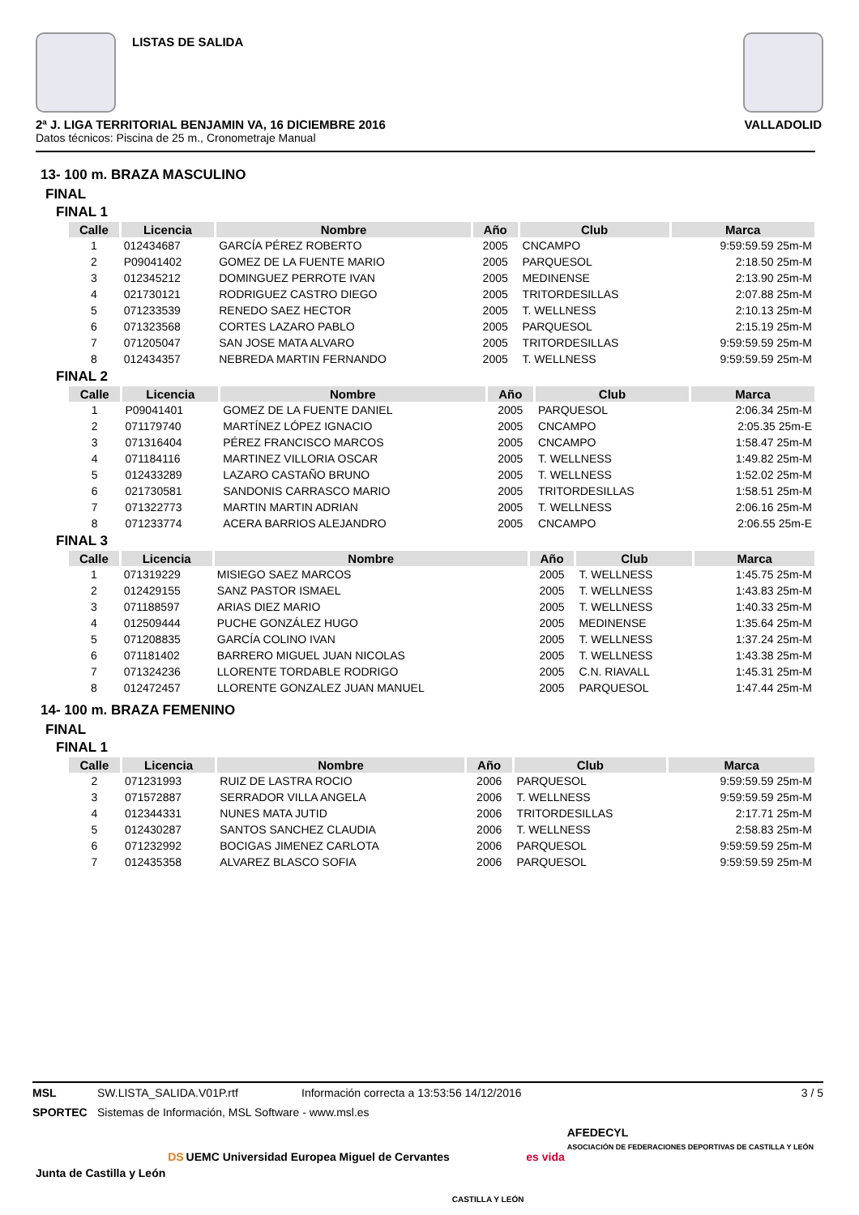LISTAS DE SALIDA
2ª J. LIGA TERRITORIAL BENJAMIN VA, 16 DICIEMBRE 2016 VALLADOLID
Datos técnicos: Piscina de 25 m., Cronometraje Manual
13- 100 m. BRAZA MASCULINO
FINAL
FINAL 1
| Calle | Licencia | Nombre | Año | Club | Marca |
| --- | --- | --- | --- | --- | --- |
| 1 | 012434687 | GARCÍA PÉREZ ROBERTO | 2005 | CNCAMPO | 9:59:59.59 25m-M |
| 2 | P09041402 | GOMEZ DE LA FUENTE MARIO | 2005 | PARQUESOL | 2:18.50 25m-M |
| 3 | 012345212 | DOMINGUEZ PERROTE IVAN | 2005 | MEDINENSE | 2:13.90 25m-M |
| 4 | 021730121 | RODRIGUEZ CASTRO DIEGO | 2005 | TRITORDESILLAS | 2:07.88 25m-M |
| 5 | 071233539 | RENEDO SAEZ HECTOR | 2005 | T. WELLNESS | 2:10.13 25m-M |
| 6 | 071323568 | CORTES LAZARO PABLO | 2005 | PARQUESOL | 2:15.19 25m-M |
| 7 | 071205047 | SAN JOSE MATA ALVARO | 2005 | TRITORDESILLAS | 9:59:59.59 25m-M |
| 8 | 012434357 | NEBREDA MARTIN FERNANDO | 2005 | T. WELLNESS | 9:59:59.59 25m-M |
FINAL 2
| Calle | Licencia | Nombre | Año | Club | Marca |
| --- | --- | --- | --- | --- | --- |
| 1 | P09041401 | GOMEZ DE LA FUENTE DANIEL | 2005 | PARQUESOL | 2:06.34 25m-M |
| 2 | 071179740 | MARTÍNEZ LÓPEZ IGNACIO | 2005 | CNCAMPO | 2:05.35 25m-E |
| 3 | 071316404 | PÉREZ FRANCISCO MARCOS | 2005 | CNCAMPO | 1:58.47 25m-M |
| 4 | 071184116 | MARTINEZ VILLORIA OSCAR | 2005 | T. WELLNESS | 1:49.82 25m-M |
| 5 | 012433289 | LAZARO CASTAÑO BRUNO | 2005 | T. WELLNESS | 1:52.02 25m-M |
| 6 | 021730581 | SANDONIS CARRASCO MARIO | 2005 | TRITORDESILLAS | 1:58.51 25m-M |
| 7 | 071322773 | MARTIN MARTIN ADRIAN | 2005 | T. WELLNESS | 2:06.16 25m-M |
| 8 | 071233774 | ACERA BARRIOS ALEJANDRO | 2005 | CNCAMPO | 2:06.55 25m-E |
FINAL 3
| Calle | Licencia | Nombre | Año | Club | Marca |
| --- | --- | --- | --- | --- | --- |
| 1 | 071319229 | MISIEGO SAEZ MARCOS | 2005 | T. WELLNESS | 1:45.75 25m-M |
| 2 | 012429155 | SANZ PASTOR ISMAEL | 2005 | T. WELLNESS | 1:43.83 25m-M |
| 3 | 071188597 | ARIAS DIEZ MARIO | 2005 | T. WELLNESS | 1:40.33 25m-M |
| 4 | 012509444 | PUCHE GONZÁLEZ HUGO | 2005 | MEDINENSE | 1:35.64 25m-M |
| 5 | 071208835 | GARCÍA COLINO IVAN | 2005 | T. WELLNESS | 1:37.24 25m-M |
| 6 | 071181402 | BARRERO MIGUEL JUAN NICOLAS | 2005 | T. WELLNESS | 1:43.38 25m-M |
| 7 | 071324236 | LLORENTE TORDABLE RODRIGO | 2005 | C.N. RIAVALL | 1:45.31 25m-M |
| 8 | 012472457 | LLORENTE GONZALEZ JUAN MANUEL | 2005 | PARQUESOL | 1:47.44 25m-M |
14- 100 m. BRAZA FEMENINO
FINAL
FINAL 1
| Calle | Licencia | Nombre | Año | Club | Marca |
| --- | --- | --- | --- | --- | --- |
| 2 | 071231993 | RUIZ DE LASTRA ROCIO | 2006 | PARQUESOL | 9:59:59.59 25m-M |
| 3 | 071572887 | SERRADOR VILLA ANGELA | 2006 | T. WELLNESS | 9:59:59.59 25m-M |
| 4 | 012344331 | NUNES MATA JUTID | 2006 | TRITORDESILLAS | 2:17.71 25m-M |
| 5 | 012430287 | SANTOS SANCHEZ CLAUDIA | 2006 | T. WELLNESS | 2:58.83 25m-M |
| 6 | 071232992 | BOCIGAS JIMENEZ CARLOTA | 2006 | PARQUESOL | 9:59:59.59 25m-M |
| 7 | 012435358 | ALVAREZ BLASCO SOFIA | 2006 | PARQUESOL | 9:59:59.59 25m-M |
MSL SW.LISTA_SALIDA.V01P.rtf Información correcta a 13:53:56 14/12/2016 3 / 5
SPORTEC Sistemas de Información, MSL Software - www.msl.es
Junta de Castilla y León DS UEMC Universidad Europea Miguel de Cervantes CASTILLA Y LEÓN es vida AFEDECYL
ASOCIACIÓN DE FEDERACIONES DEPORTIVAS DE CASTILLA Y LEÓN